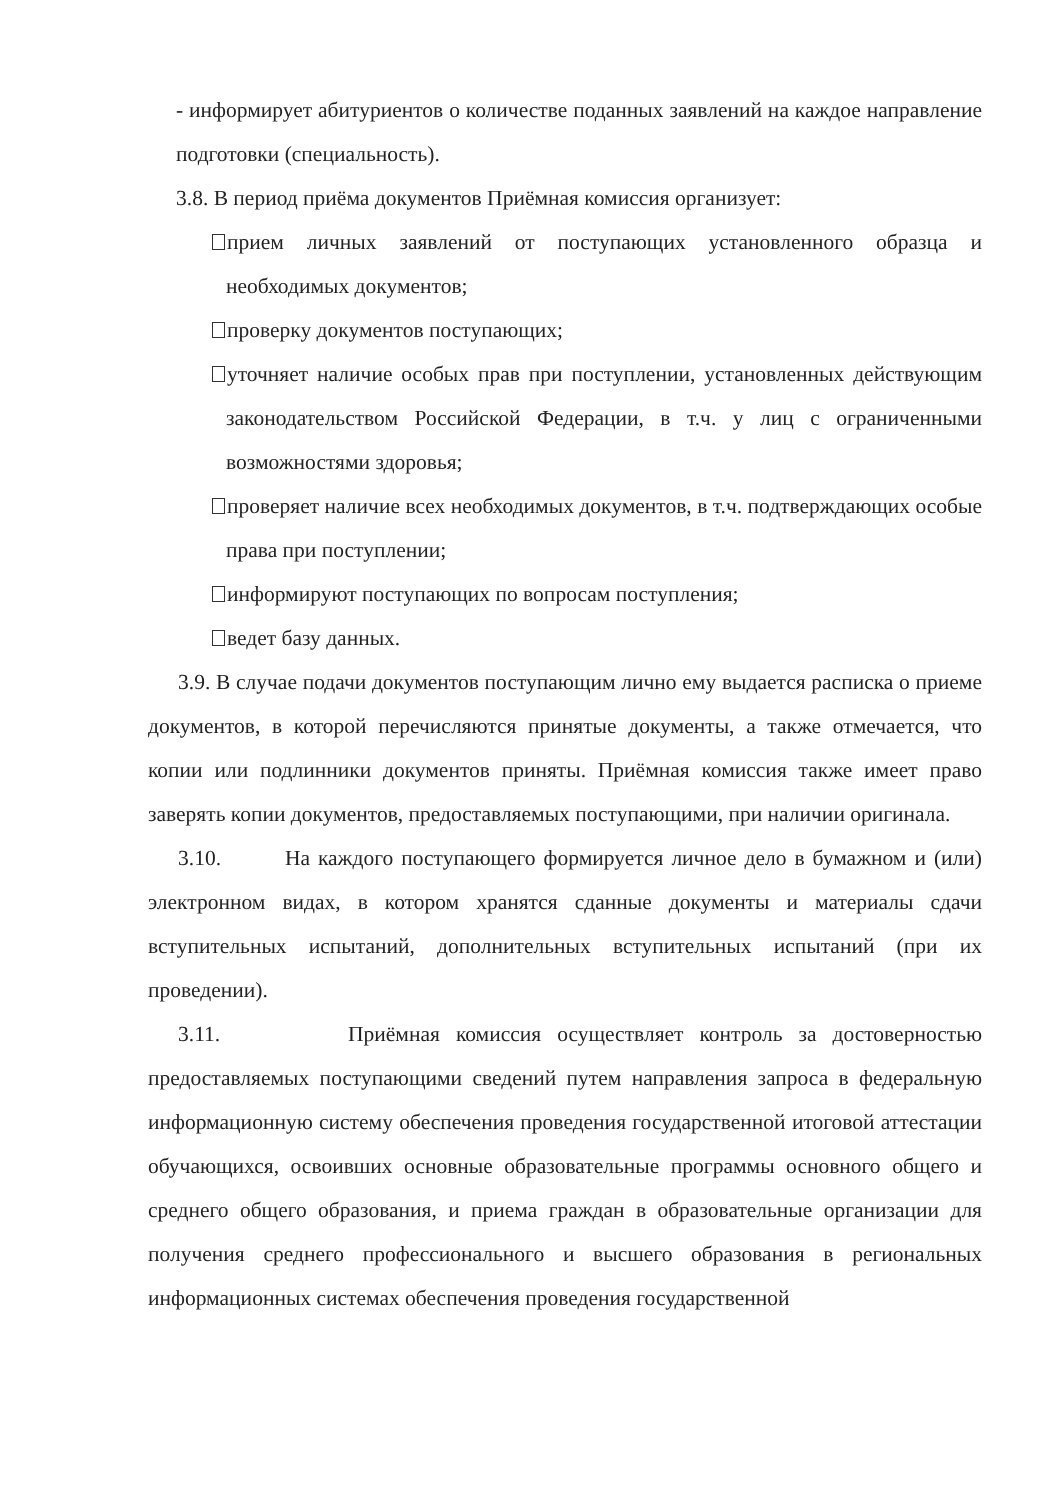- информирует абитуриентов о количестве поданных заявлений на каждое направление подготовки (специальность).
3.8. В период приёма документов Приёмная комиссия организует:
прием личных заявлений от поступающих установленного образца и необходимых документов;
проверку документов поступающих;
уточняет наличие особых прав при поступлении, установленных действующим законодательством Российской Федерации, в т.ч. у лиц с ограниченными возможностями здоровья;
проверяет наличие всех необходимых документов, в т.ч. подтверждающих особые права при поступлении;
информируют поступающих по вопросам поступления;
ведет базу данных.
3.9. В случае подачи документов поступающим лично ему выдается расписка о приеме документов, в которой перечисляются принятые документы, а также отмечается, что копии или подлинники документов приняты. Приёмная комиссия также имеет право заверять копии документов, предоставляемых поступающими, при наличии оригинала.
3.10. На каждого поступающего формируется личное дело в бумажном и (или) электронном видах, в котором хранятся сданные документы и материалы сдачи вступительных испытаний, дополнительных вступительных испытаний (при их проведении).
3.11. Приёмная комиссия осуществляет контроль за достоверностью предоставляемых поступающими сведений путем направления запроса в федеральную информационную систему обеспечения проведения государственной итоговой аттестации обучающихся, освоивших основные образовательные программы основного общего и среднего общего образования, и приема граждан в образовательные организации для получения среднего профессионального и высшего образования в региональных информационных системах обеспечения проведения государственной